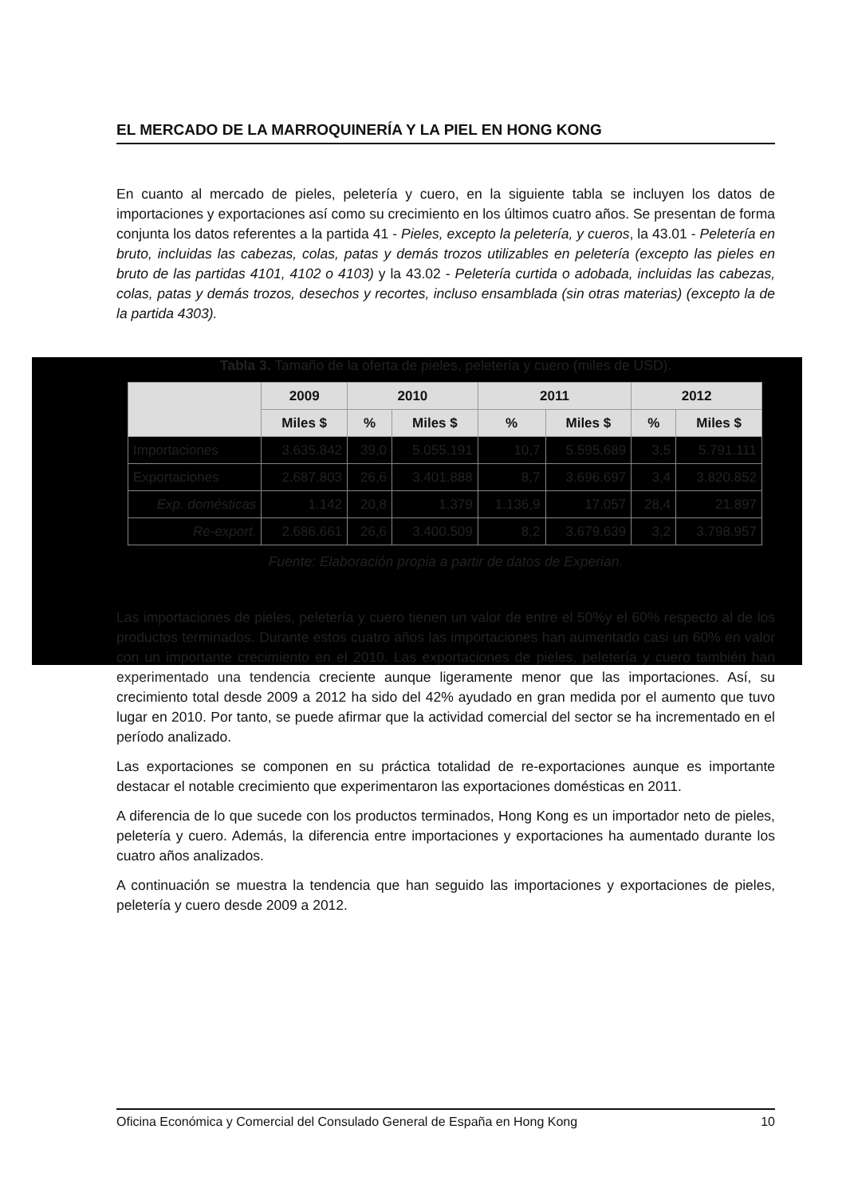EL MERCADO DE LA MARROQUINERÍA Y LA PIEL EN HONG KONG
En cuanto al mercado de pieles, peletería y cuero, en la siguiente tabla se incluyen los datos de importaciones y exportaciones así como su crecimiento en los últimos cuatro años. Se presentan de forma conjunta los datos referentes a la partida 41 - Pieles, excepto la peletería, y cueros, la 43.01 - Peletería en bruto, incluidas las cabezas, colas, patas y demás trozos utilizables en peletería (excepto las pieles en bruto de las partidas 4101, 4102 o 4103) y la 43.02 - Peletería curtida o adobada, incluidas las cabezas, colas, patas y demás trozos, desechos y recortes, incluso ensamblada (sin otras materias) (excepto la de la partida 4303).
Tabla 3. Tamaño de la oferta de pieles, peletería y cuero (miles de USD).
| | 2009 | 2010 | | 2011 | | 2012 | |
| --- | --- | --- | --- | --- | --- | --- | --- |
| | Miles $ | % | Miles $ | % | Miles $ | % | Miles $ |
| Importaciones | 3.635.842 | 39,0 | 5.055.191 | 10,7 | 5.595.689 | 3,5 | 5.791.111 |
| Exportaciones | 2.687.803 | 26,6 | 3.401.888 | 8,7 | 3.696.697 | 3,4 | 3.820.852 |
| Exp. domésticas | 1.142 | 20,8 | 1.379 | 1.136,9 | 17.057 | 28,4 | 21.897 |
| Re-export. | 2.686.661 | 26,6 | 3.400.509 | 8,2 | 3.679.639 | 3,2 | 3.798.957 |
Fuente: Elaboración propia a partir de datos de Experian.
Las importaciones de pieles, peletería y cuero tienen un valor de entre el 50%y el 60% respecto al de los productos terminados. Durante estos cuatro años las importaciones han aumentado casi un 60% en valor con un importante crecimiento en el 2010. Las exportaciones de pieles, peletería y cuero también han experimentado una tendencia creciente aunque ligeramente menor que las importaciones. Así, su crecimiento total desde 2009 a 2012 ha sido del 42% ayudado en gran medida por el aumento que tuvo lugar en 2010. Por tanto, se puede afirmar que la actividad comercial del sector se ha incrementado en el período analizado.
Las exportaciones se componen en su práctica totalidad de re-exportaciones aunque es importante destacar el notable crecimiento que experimentaron las exportaciones domésticas en 2011.
A diferencia de lo que sucede con los productos terminados, Hong Kong es un importador neto de pieles, peletería y cuero. Además, la diferencia entre importaciones y exportaciones ha aumentado durante los cuatro años analizados.
A continuación se muestra la tendencia que han seguido las importaciones y exportaciones de pieles, peletería y cuero desde 2009 a 2012.
Oficina Económica y Comercial del Consulado General de España en Hong Kong 10